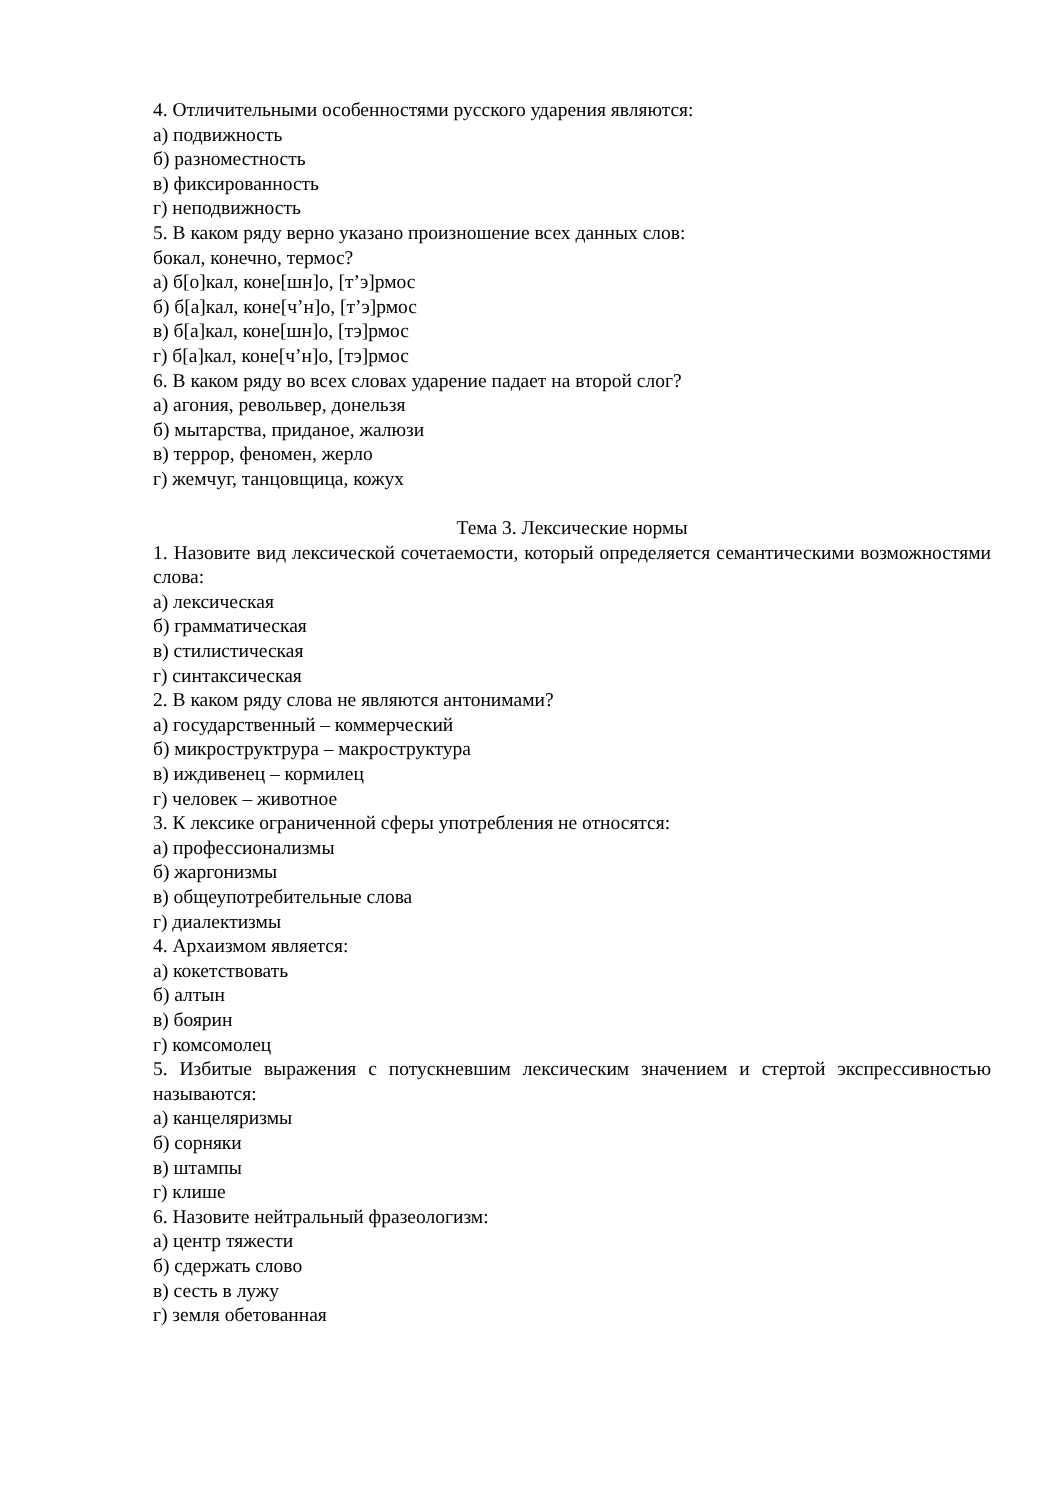4. Отличительными особенностями русского ударения являются:
а) подвижность
б) разноместность
в) фиксированность
г) неподвижность
5. В каком ряду верно указано произношение всех данных слов:
бокал, конечно, термос?
а) б[о]кал, коне[шн]о, [т’э]рмос
б) б[а]кал, коне[ч’н]о, [т’э]рмос
в) б[а]кал, коне[шн]о, [тэ]рмос
г) б[а]кал, коне[ч’н]о, [тэ]рмос
6. В каком ряду во всех словах ударение падает на второй слог?
а) агония, револьвер, донельзя
б) мытарства, приданое, жалюзи
в) террор, феномен, жерло
г) жемчуг, танцовщица, кожух
Тема 3. Лексические нормы
1. Назовите вид лексической сочетаемости, который определяется семантическими возможностями слова:
а) лексическая
б) грамматическая
в) стилистическая
г) синтаксическая
2. В каком ряду слова не являются антонимами?
а) государственный – коммерческий
б) микроструктрура – макроструктура
в) иждивенец – кормилец
г) человек – животное
3. К лексике ограниченной сферы употребления не относятся:
а) профессионализмы
б) жаргонизмы
в) общеупотребительные слова
г) диалектизмы
4. Архаизмом является:
а) кокетствовать
б) алтын
в) боярин
г) комсомолец
5. Избитые выражения с потускневшим лексическим значением и стертой экспрессивностью называются:
а) канцеляризмы
б) сорняки
в) штампы
г) клише
6. Назовите нейтральный фразеологизм:
а) центр тяжести
б) сдержать слово
в) сесть в лужу
г) земля обетованная